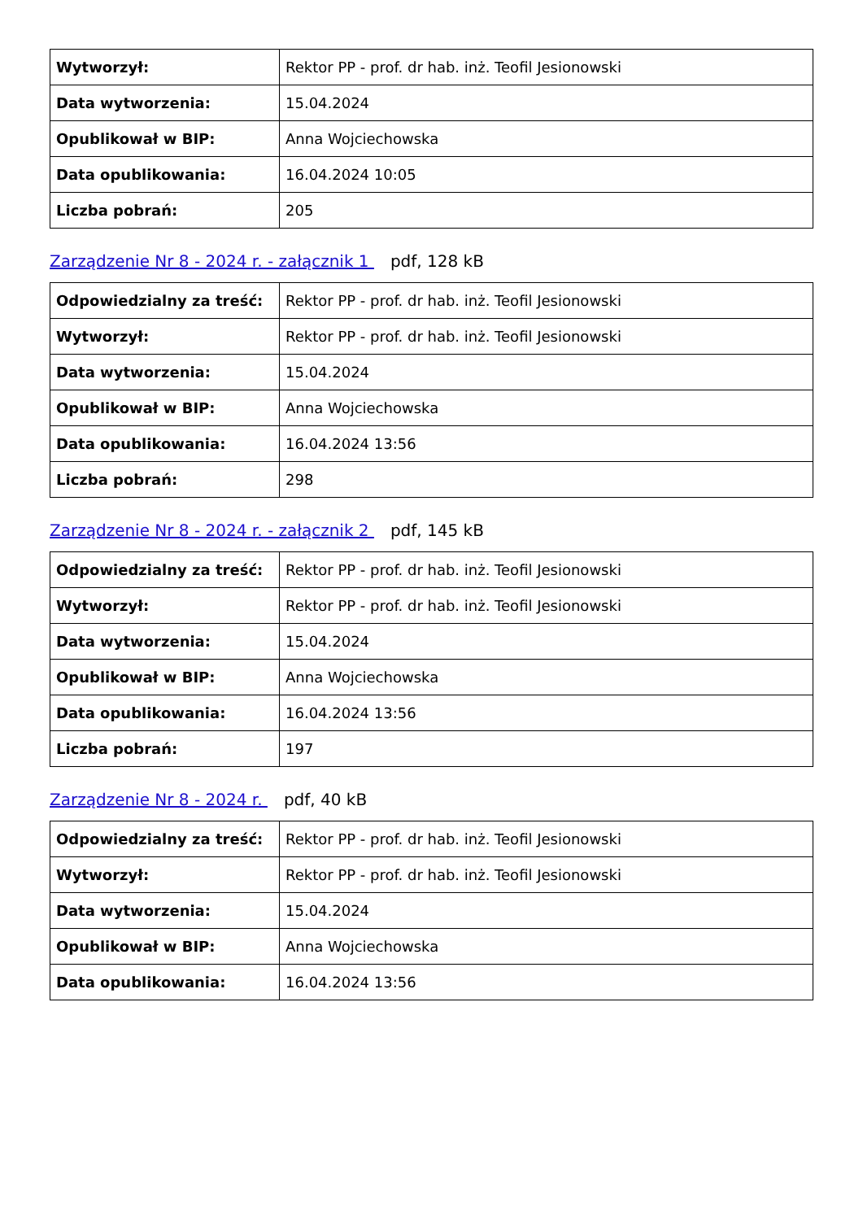| Wytworzył: | Rektor PP - prof. dr hab. inż. Teofil Jesionowski |
| Data wytworzenia: | 15.04.2024 |
| Opublikował w BIP: | Anna Wojciechowska |
| Data opublikowania: | 16.04.2024 10:05 |
| Liczba pobrań: | 205 |
Zarządzenie Nr 8 - 2024 r. - załącznik 1 pdf, 128 kB
| Odpowiedzialny za treść: | Rektor PP - prof. dr hab. inż. Teofil Jesionowski |
| Wytworzył: | Rektor PP - prof. dr hab. inż. Teofil Jesionowski |
| Data wytworzenia: | 15.04.2024 |
| Opublikował w BIP: | Anna Wojciechowska |
| Data opublikowania: | 16.04.2024 13:56 |
| Liczba pobrań: | 298 |
Zarządzenie Nr 8 - 2024 r. - załącznik 2 pdf, 145 kB
| Odpowiedzialny za treść: | Rektor PP - prof. dr hab. inż. Teofil Jesionowski |
| Wytworzył: | Rektor PP - prof. dr hab. inż. Teofil Jesionowski |
| Data wytworzenia: | 15.04.2024 |
| Opublikował w BIP: | Anna Wojciechowska |
| Data opublikowania: | 16.04.2024 13:56 |
| Liczba pobrań: | 197 |
Zarządzenie Nr 8 - 2024 r. pdf, 40 kB
| Odpowiedzialny za treść: | Rektor PP - prof. dr hab. inż. Teofil Jesionowski |
| Wytworzył: | Rektor PP - prof. dr hab. inż. Teofil Jesionowski |
| Data wytworzenia: | 15.04.2024 |
| Opublikował w BIP: | Anna Wojciechowska |
| Data opublikowania: | 16.04.2024 13:56 |